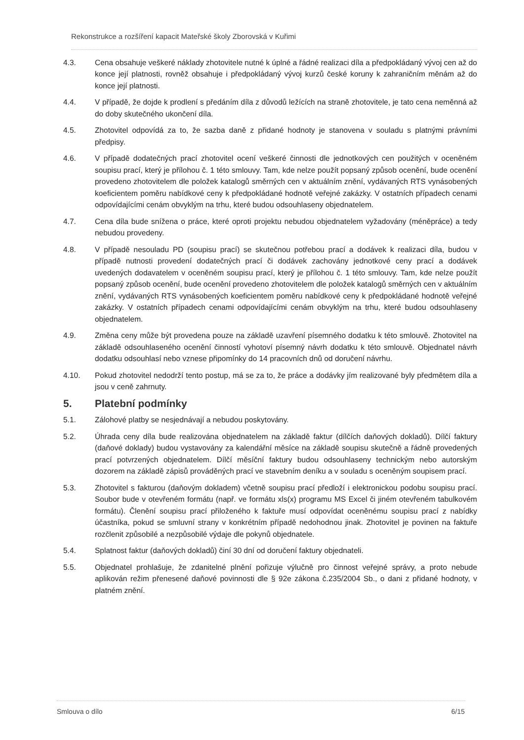Rekonstrukce a rozšíření kapacit Mateřské školy Zborovská v Kuřimi
4.3. Cena obsahuje veškeré náklady zhotovitele nutné k úplné a řádné realizaci díla a předpokládaný vývoj cen až do konce její platnosti, rovněž obsahuje i předpokládaný vývoj kurzů české koruny k zahraničním měnám až do konce její platnosti.
4.4. V případě, že dojde k prodlení s předáním díla z důvodů ležících na straně zhotovitele, je tato cena neměnná až do doby skutečného ukončení díla.
4.5. Zhotovitel odpovídá za to, že sazba daně z přidané hodnoty je stanovena v souladu s platnými právními předpisy.
4.6. V případě dodatečných prací zhotovitel ocení veškeré činnosti dle jednotkových cen použitých v oceněném soupisu prací, který je přílohou č. 1 této smlouvy. Tam, kde nelze použít popsaný způsob ocenění, bude ocenění provedeno zhotovitelem dle položek katalogů směrných cen v aktuálním znění, vydávaných RTS vynásobených koeficientem poměru nabídkové ceny k předpokládané hodnotě veřejné zakázky. V ostatních případech cenami odpovídajícími cenám obvyklým na trhu, které budou odsouhlaseny objednatelem.
4.7. Cena díla bude snížena o práce, které oproti projektu nebudou objednatelem vyžadovány (méněpráce) a tedy nebudou provedeny.
4.8. V případě nesouladu PD (soupisu prací) se skutečnou potřebou prací a dodávek k realizaci díla, budou v případě nutnosti provedení dodatečných prací či dodávek zachovány jednotkové ceny prací a dodávek uvedených dodavatelem v oceněném soupisu prací, který je přílohou č. 1 této smlouvy. Tam, kde nelze použít popsaný způsob ocenění, bude ocenění provedeno zhotovitelem dle položek katalogů směrných cen v aktuálním znění, vydávaných RTS vynásobených koeficientem poměru nabídkové ceny k předpokládané hodnotě veřejné zakázky. V ostatních případech cenami odpovídajícími cenám obvyklým na trhu, které budou odsouhlaseny objednatelem.
4.9. Změna ceny může být provedena pouze na základě uzavření písemného dodatku k této smlouvě. Zhotovitel na základě odsouhlaseného ocenění činností vyhotoví písemný návrh dodatku k této smlouvě. Objednatel návrh dodatku odsouhlasí nebo vznese připomínky do 14 pracovních dnů od doručení návrhu.
4.10. Pokud zhotovitel nedodrží tento postup, má se za to, že práce a dodávky jím realizované byly předmětem díla a jsou v ceně zahrnuty.
5. Platební podmínky
5.1. Zálohové platby se nesjednávají a nebudou poskytovány.
5.2. Úhrada ceny díla bude realizována objednatelem na základě faktur (dílčích daňových dokladů). Dílčí faktury (daňové doklady) budou vystavovány za kalendářní měsíce na základě soupisu skutečně a řádně provedených prací potvrzených objednatelem. Dílčí měsíční faktury budou odsouhlaseny technickým nebo autorským dozorem na základě zápisů prováděných prací ve stavebním deníku a v souladu s oceněným soupisem prací.
5.3. Zhotovitel s fakturou (daňovým dokladem) včetně soupisu prací předloží i elektronickou podobu soupisu prací. Soubor bude v otevřeném formátu (např. ve formátu xls(x) programu MS Excel či jiném otevřeném tabulkovém formátu). Členění soupisu prací přiloženého k faktuře musí odpovídat oceněnému soupisu prací z nabídky účastníka, pokud se smluvní strany v konkrétním případě nedohodnou jinak. Zhotovitel je povinen na faktuře rozčlenit způsobilé a nezpůsobilé výdaje dle pokynů objednatele.
5.4. Splatnost faktur (daňových dokladů) činí 30 dní od doručení faktury objednateli.
5.5. Objednatel prohlašuje, že zdanitelné plnění pořizuje výlučně pro činnost veřejné správy, a proto nebude aplikován režim přenesené daňové povinnosti dle § 92e zákona č.235/2004 Sb., o dani z přidané hodnoty, v platném znění.
Smlouva o dílo 6/15